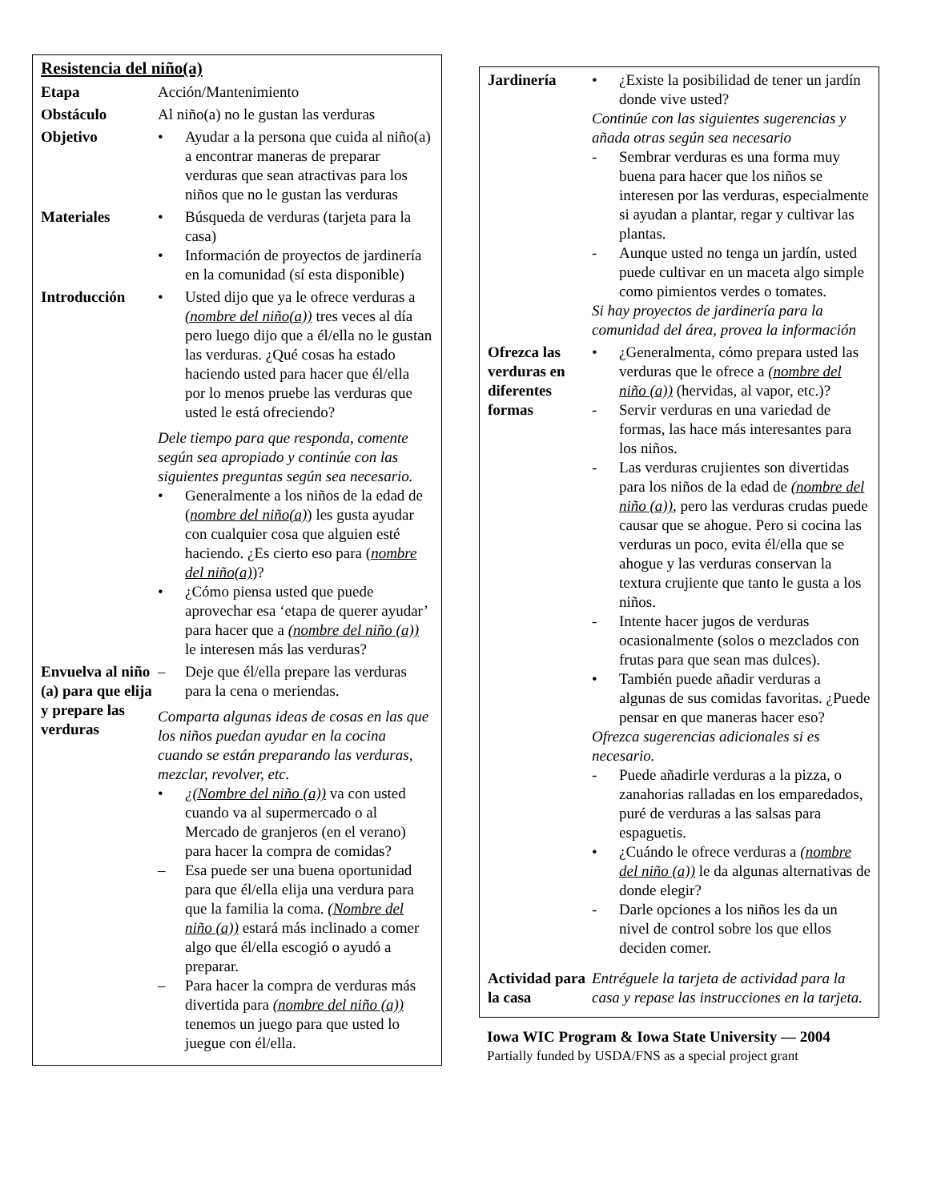Resistencia del niño(a)
| Etapa | Acción/Mantenimiento |
| Obstáculo | Al niño(a) no le gustan las verduras |
| Objetivo | • Ayudar a la persona que cuida al niño(a) a encontrar maneras de preparar verduras que sean atractivas para los niños que no le gustan las verduras |
| Materiales | • Búsqueda de verduras (tarjeta para la casa) • Información de proyectos de jardinería en la comunidad (sí esta disponible) |
| Introducción | • Usted dijo que ya le ofrece verduras a (nombre del niño(a)) tres veces al día pero luego dijo que a él/ella no le gustan las verduras. ¿Qué cosas ha estado haciendo usted para hacer que él/ella por lo menos pruebe las verduras que usted le está ofreciendo? Dele tiempo para que responda, comente según sea apropiado y continúe con las siguientes preguntas según sea necesario. • Generalmente a los niños de la edad de ( nombre del niño(a) ) les gusta ayudar con cualquier cosa que alguien esté haciendo. ¿Es cierto eso para ( nombre del niño(a) )? • ¿Cómo piensa usted que puede aprovechar esa ‘etapa de querer ayudar’ para hacer que a (nombre del niño (a)) le interesen más las verduras? |
| Envuelva al niño (a) para que elija y prepare las verduras | – Deje que él/ella prepare las verduras para la cena o meriendas. Comparta algunas ideas de cosas en las que los niños puedan ayudar en la cocina cuando se están preparando las verduras, mezclar, revolver, etc. • ¿(Nombre del niño (a)) va con usted cuando va al supermercado o al Mercado de granjeros (en el verano) para hacer la compra de comidas? – Esa puede ser una buena oportunidad para que él/ella elija una verdura para que la familia la coma. (Nombre del niño (a)) estará más inclinado a comer algo que él/ella escogió o ayudó a preparar. – Para hacer la compra de verduras más divertida para (nombre del niño (a)) tenemos un juego para que usted lo juegue con él/ella. |
| Jardinería | • ¿Existe la posibilidad de tener un jardín donde vive usted? Continúe con las siguientes sugerencias y añada otras según sea necesario - Sembrar verduras es una forma muy buena para hacer que los niños se interesen por las verduras, especialmente si ayudan a plantar, regar y cultivar las plantas. - Aunque usted no tenga un jardín, usted puede cultivar en un maceta algo simple como pimientos verdes o tomates. Si hay proyectos de jardinería para la comunidad del área, provea la información |
| Ofrezca las verduras en diferentes formas | • ¿Generalmenta, cómo prepara usted las verduras que le ofrece a (nombre del niño (a)) (hervidas, al vapor, etc.)? - Servir verduras en una variedad de formas, las hace más interesantes para los niños. - Las verduras crujientes son divertidas para los niños de la edad de (nombre del niño (a)) , pero las verduras crudas puede causar que se ahogue. Pero si cocina las verduras un poco, evita él/ella que se ahogue y las verduras conservan la textura crujiente que tanto le gusta a los niños. - Intente hacer jugos de verduras ocasionalmente (solos o mezclados con frutas para que sean mas dulces). • También puede añadir verduras a algunas de sus comidas favoritas. ¿Puede pensar en que maneras hacer eso? Ofrezca sugerencias adicionales si es necesario. - Puede añadirle verduras a la pizza, o zanahorias ralladas en los emparedados, puré de verduras a las salsas para espaguetis. • ¿Cuándo le ofrece verduras a (nombre del niño (a)) le da algunas alternativas de donde elegir? - Darle opciones a los niños les da un nivel de control sobre los que ellos deciden comer. |
| Actividad para la casa | Entréguele la tarjeta de actividad para la casa y repase las instrucciones en la tarjeta. |
Iowa WIC Program & Iowa State University — 2004
Partially funded by USDA/FNS as a special project grant